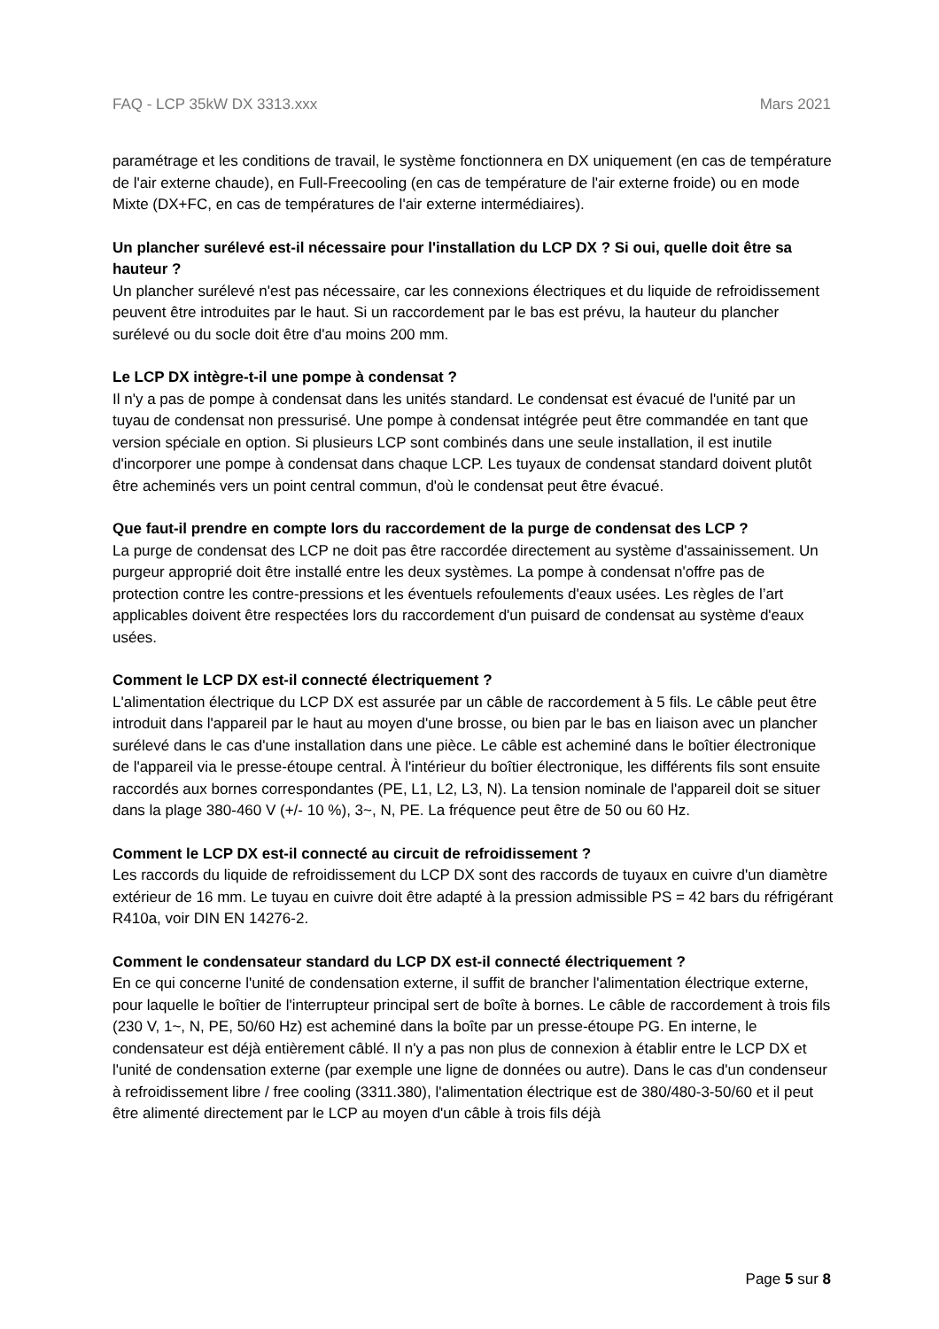FAQ - LCP 35kW DX 3313.xxx Mars 2021
paramétrage et les conditions de travail, le système fonctionnera en DX uniquement (en cas de température de l'air externe chaude), en Full-Freecooling (en cas de température de l'air externe froide) ou en mode Mixte (DX+FC, en cas de températures de l'air externe intermédiaires).
Un plancher surélevé est-il nécessaire pour l'installation du LCP DX ? Si oui, quelle doit être sa hauteur ?
Un plancher surélevé n'est pas nécessaire, car les connexions électriques et du liquide de refroidissement peuvent être introduites par le haut. Si un raccordement par le bas est prévu, la hauteur du plancher surélevé ou du socle doit être d'au moins 200 mm.
Le LCP DX intègre-t-il une pompe à condensat ?
Il n'y a pas de pompe à condensat dans les unités standard. Le condensat est évacué de l'unité par un tuyau de condensat non pressurisé. Une pompe à condensat intégrée peut être commandée en tant que version spéciale en option. Si plusieurs LCP sont combinés dans une seule installation, il est inutile d'incorporer une pompe à condensat dans chaque LCP. Les tuyaux de condensat standard doivent plutôt être acheminés vers un point central commun, d'où le condensat peut être évacué.
Que faut-il prendre en compte lors du raccordement de la purge de condensat des LCP ?
La purge de condensat des LCP ne doit pas être raccordée directement au système d'assainissement. Un purgeur approprié doit être installé entre les deux systèmes. La pompe à condensat n'offre pas de protection contre les contre-pressions et les éventuels refoulements d'eaux usées. Les règles de l’art applicables doivent être respectées lors du raccordement d'un puisard de condensat au système d'eaux usées.
Comment le LCP DX est-il connecté électriquement ?
L'alimentation électrique du LCP DX est assurée par un câble de raccordement à 5 fils. Le câble peut être introduit dans l'appareil par le haut au moyen d'une brosse, ou bien par le bas en liaison avec un plancher surélevé dans le cas d'une installation dans une pièce. Le câble est acheminé dans le boîtier électronique de l'appareil via le presse-étoupe central. À l'intérieur du boîtier électronique, les différents fils sont ensuite raccordés aux bornes correspondantes (PE, L1, L2, L3, N). La tension nominale de l'appareil doit se situer dans la plage 380-460 V (+/- 10 %), 3~, N, PE. La fréquence peut être de 50 ou 60 Hz.
Comment le LCP DX est-il connecté au circuit de refroidissement ?
Les raccords du liquide de refroidissement du LCP DX sont des raccords de tuyaux en cuivre d'un diamètre extérieur de 16 mm. Le tuyau en cuivre doit être adapté à la pression admissible PS = 42 bars du réfrigérant R410a, voir DIN EN 14276-2.
Comment le condensateur standard du LCP DX est-il connecté électriquement ?
En ce qui concerne l'unité de condensation externe, il suffit de brancher l'alimentation électrique externe, pour laquelle le boîtier de l'interrupteur principal sert de boîte à bornes. Le câble de raccordement à trois fils (230 V, 1~, N, PE, 50/60 Hz) est acheminé dans la boîte par un presse-étoupe PG. En interne, le condensateur est déjà entièrement câblé. Il n'y a pas non plus de connexion à établir entre le LCP DX et l'unité de condensation externe (par exemple une ligne de données ou autre). Dans le cas d'un condenseur à refroidissement libre / free cooling (3311.380), l'alimentation électrique est de 380/480-3-50/60 et il peut être alimenté directement par le LCP au moyen d'un câble à trois fils déjà
Page 5 sur 8